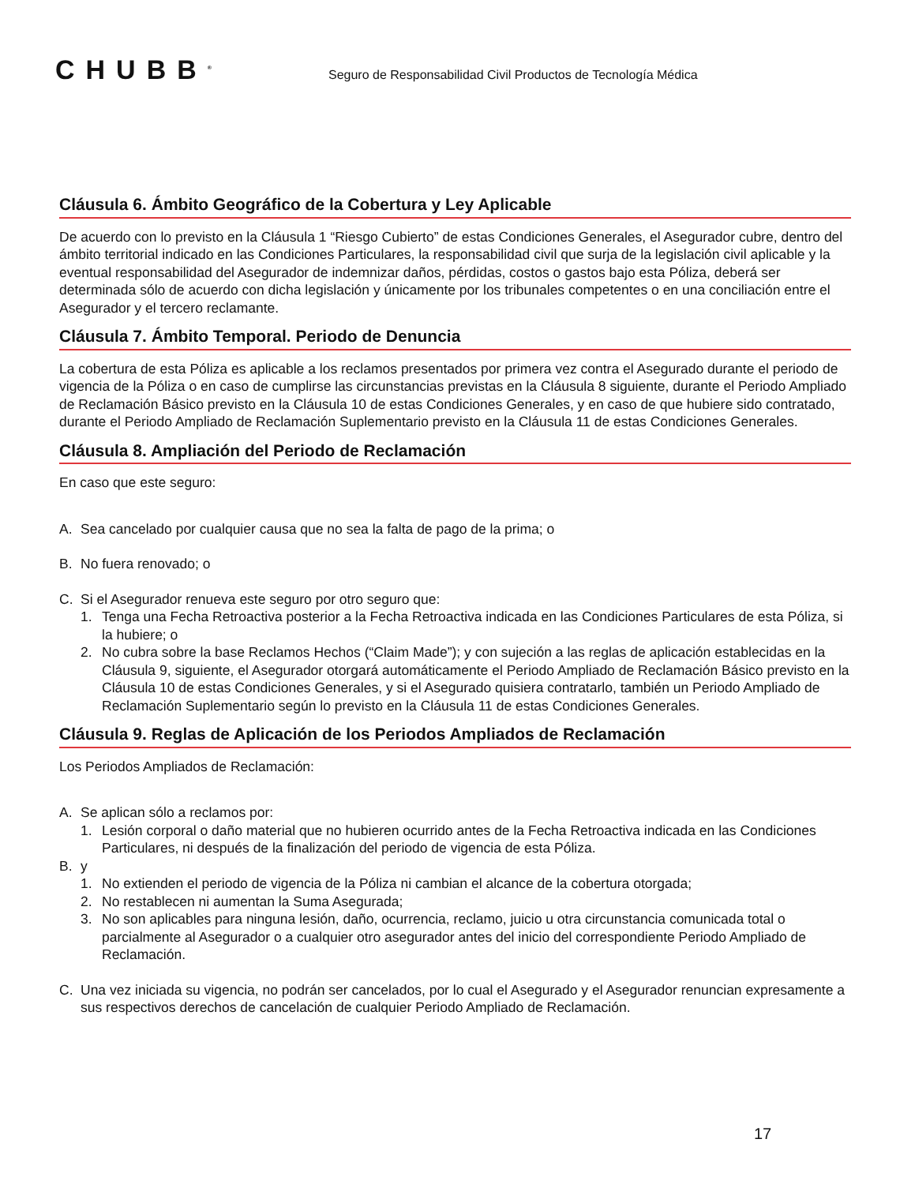CHUBB<sup>®</sup>
Seguro de Responsabilidad Civil Productos de Tecnología Médica
Cláusula 6. Ámbito Geográfico de la Cobertura y Ley Aplicable
De acuerdo con lo previsto en la Cláusula 1 “Riesgo Cubierto” de estas Condiciones Generales, el Asegurador cubre, dentro del ámbito territorial indicado en las Condiciones Particulares, la responsabilidad civil que surja de la legislación civil aplicable y la eventual responsabilidad del Asegurador de indemnizar daños, pérdidas, costos o gastos bajo esta Póliza, deberá ser determinada sólo de acuerdo con dicha legislación y únicamente por los tribunales competentes o en una conciliación entre el Asegurador y el tercero reclamante.
Cláusula 7. Ámbito Temporal. Periodo de Denuncia
La cobertura de esta Póliza es aplicable a los reclamos presentados por primera vez contra el Asegurado durante el periodo de vigencia de la Póliza o en caso de cumplirse las circunstancias previstas en la Cláusula 8 siguiente, durante el Periodo Ampliado de Reclamación Básico previsto en la Cláusula 10 de estas Condiciones Generales, y en caso de que hubiere sido contratado, durante el Periodo Ampliado de Reclamación Suplementario previsto en la Cláusula 11 de estas Condiciones Generales.
Cláusula 8. Ampliación del Periodo de Reclamación
En caso que este seguro:
A. Sea cancelado por cualquier causa que no sea la falta de pago de la prima; o
B. No fuera renovado; o
C. Si el Asegurador renueva este seguro por otro seguro que:
1. Tenga una Fecha Retroactiva posterior a la Fecha Retroactiva indicada en las Condiciones Particulares de esta Póliza, si la hubiere; o
2. No cubra sobre la base Reclamos Hechos (“Claim Made”); y con sujeción a las reglas de aplicación establecidas en la Cláusula 9, siguiente, el Asegurador otorgará automáticamente el Periodo Ampliado de Reclamación Básico previsto en la Cláusula 10 de estas Condiciones Generales, y si el Asegurado quisiera contratarlo, también un Periodo Ampliado de Reclamación Suplementario según lo previsto en la Cláusula 11 de estas Condiciones Generales.
Cláusula 9. Reglas de Aplicación de los Periodos Ampliados de Reclamación
Los Periodos Ampliados de Reclamación:
A. Se aplican sólo a reclamos por:
1. Lesión corporal o daño material que no hubieren ocurrido antes de la Fecha Retroactiva indicada en las Condiciones Particulares, ni después de la finalización del periodo de vigencia de esta Póliza.
B. y
1. No extienden el periodo de vigencia de la Póliza ni cambian el alcance de la cobertura otorgada;
2. No restablecen ni aumentan la Suma Asegurada;
3. No son aplicables para ninguna lesión, daño, ocurrencia, reclamo, juicio u otra circunstancia comunicada total o parcialmente al Asegurador o a cualquier otro asegurador antes del inicio del correspondiente Periodo Ampliado de Reclamación.
C. Una vez iniciada su vigencia, no podrán ser cancelados, por lo cual el Asegurado y el Asegurador renuncian expresamente a sus respectivos derechos de cancelación de cualquier Periodo Ampliado de Reclamación.
17